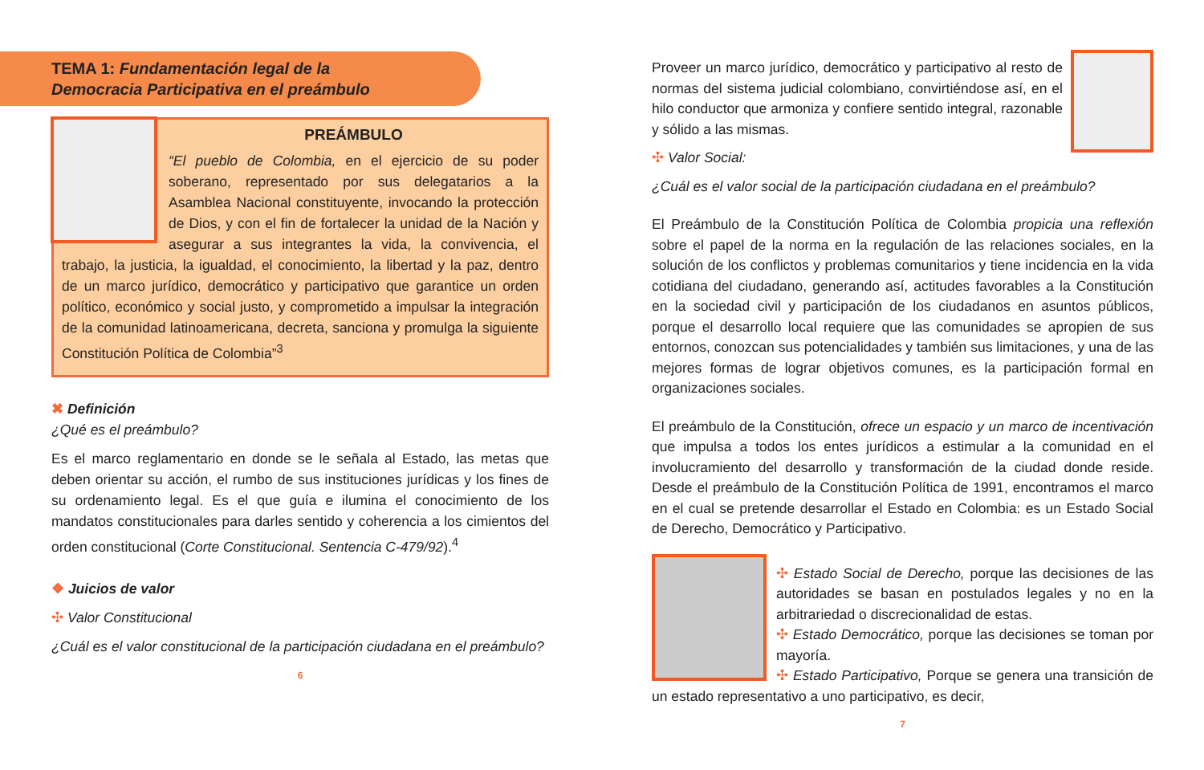TEMA 1: Fundamentación legal de la
Democracia Participativa en el preámbulo
PREÁMBULO
“El pueblo de Colombia, en el ejercicio de su poder soberano, representado por sus delegatarios a la Asamblea Nacional constituyente, invocando la protección de Dios, y con el fin de fortalecer la unidad de la Nación y asegurar a sus integrantes la vida, la convivencia, el trabajo, la justicia, la igualdad, el conocimiento, la libertad y la paz, dentro de un marco jurídico, democrático y participativo que garantice un orden político, económico y social justo, y comprometido a impulsar la integración de la comunidad latinoamericana, decreta, sanciona y promulga la siguiente Constitución Política de Colombia”<sup>3</sup>
✖ Definición
¿Qué es el preámbulo?
Es el marco reglamentario en donde se le señala al Estado, las metas que deben orientar su acción, el rumbo de sus instituciones jurídicas y los fines de su ordenamiento legal. Es el que guía e ilumina el conocimiento de los mandatos constitucionales para darles sentido y coherencia a los cimientos del orden constitucional (Corte Constitucional. Sentencia C-479/92).<sup>4</sup>
❖ Juicios de valor
✣ Valor Constitucional
¿Cuál es el valor constitucional de la participación ciudadana en el preámbulo?
6
Proveer un marco jurídico, democrático y participativo al resto de normas del sistema judicial colombiano, convirtiéndose así, en el hilo conductor que armoniza y confiere sentido integral, razonable y sólido a las mismas.
✣ Valor Social:
¿Cuál es el valor social de la participación ciudadana en el preámbulo?
El Preámbulo de la Constitución Política de Colombia propicia una reflexión sobre el papel de la norma en la regulación de las relaciones sociales, en la solución de los conflictos y problemas comunitarios y tiene incidencia en la vida cotidiana del ciudadano, generando así, actitudes favorables a la Constitución en la sociedad civil y participación de los ciudadanos en asuntos públicos, porque el desarrollo local requiere que las comunidades se apropien de sus entornos, conozcan sus potencialidades y también sus limitaciones, y una de las mejores formas de lograr objetivos comunes, es la participación formal en organizaciones sociales.
El preámbulo de la Constitución, ofrece un espacio y un marco de incentivación que impulsa a todos los entes jurídicos a estimular a la comunidad en el involucramiento del desarrollo y transformación de la ciudad donde reside. Desde el preámbulo de la Constitución Política de 1991, encontramos el marco en el cual se pretende desarrollar el Estado en Colombia: es un Estado Social de Derecho, Democrático y Participativo.
✣ Estado Social de Derecho, porque las decisiones de las autoridades se basan en postulados legales y no en la arbitrariedad o discrecionalidad de estas.
✣ Estado Democrático, porque las decisiones se toman por mayoría.
✣ Estado Participativo, Porque se genera una transición de un estado representativo a uno participativo, es decir,
7